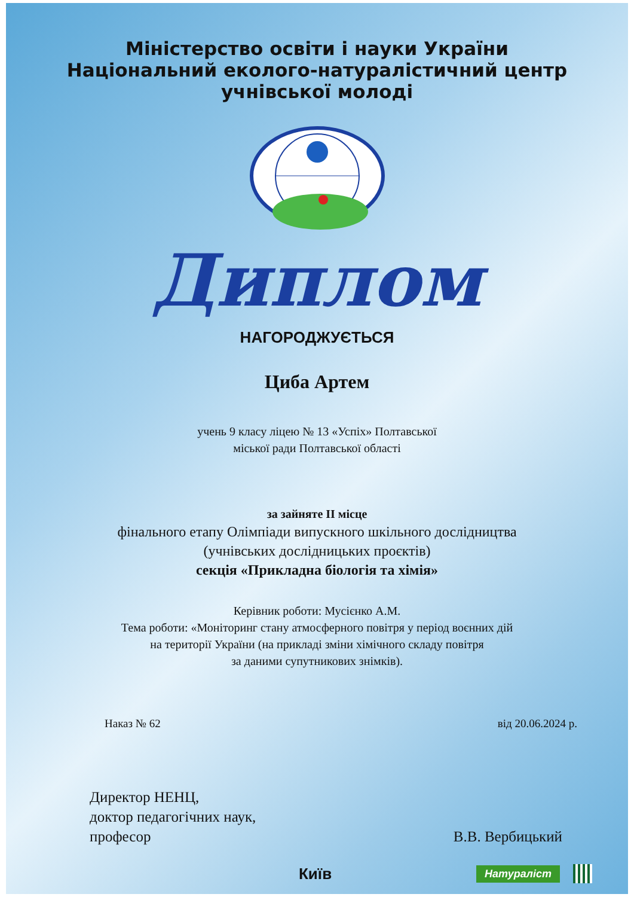Міністерство освіти і науки України
Національний еколого-натуралістичний центр
учнівської молоді
Диплом
НАГОРОДЖУЄТЬСЯ
Циба Артем
учень 9 класу ліцею № 13 «Успіх» Полтавської
міської ради Полтавської області
за зайняте ІІ місце
фінального етапу Олімпіади випускного шкільного дослідництва
(учнівських дослідницьких проєктів)
секція «Прикладна біологія та хімія»
Керівник роботи: Мусієнко А.М.
Тема роботи: «Моніторинг стану атмосферного повітря у період воєнних дій
на території України (на прикладі зміни хімічного складу повітря
за даними супутникових знімків).
Наказ № 62 від 20.06.2024 р.
Директор НЕНЦ,
доктор педагогічних наук,
професор
В.В. Вербицький
Київ Натураліст